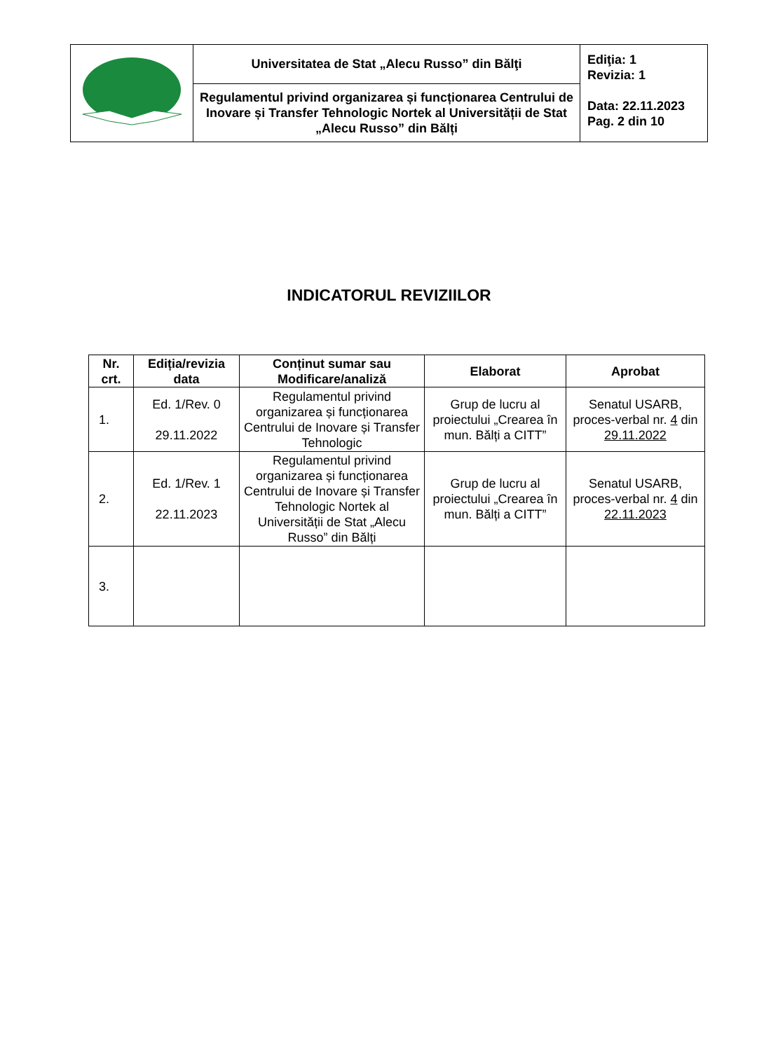| | Universitatea de Stat „Alecu Russo” din Bălţi | Ediţia: 1 Revizia: 1 Data: 22.11.2023 Pag. 2 din 10 |
| | Regulamentul privind organizarea și funcționarea Centrului de Inovare și Transfer Tehnologic Nortek al Universității de Stat „Alecu Russo” din Bălți | |
INDICATORUL REVIZIILOR
| Nr. crt. | Ediția/revizia data | Conținut sumar sau Modificare/analiză | Elaborat | Aprobat |
| --- | --- | --- | --- | --- |
| 1. | Ed. 1/Rev. 0 29.11.2022 | Regulamentul privind organizarea și funcționarea Centrului de Inovare și Transfer Tehnologic | Grup de lucru al proiectului „Crearea în mun. Bălți a CITT” | Senatul USARB, proces-verbal nr. 4 din 29.11.2022 |
| 2. | Ed. 1/Rev. 1 22.11.2023 | Regulamentul privind organizarea și funcționarea Centrului de Inovare și Transfer Tehnologic Nortek al Universității de Stat „Alecu Russo” din Bălți | Grup de lucru al proiectului „Crearea în mun. Bălți a CITT” | Senatul USARB, proces-verbal nr. 4 din 22.11.2023 |
| 3. | | | | |